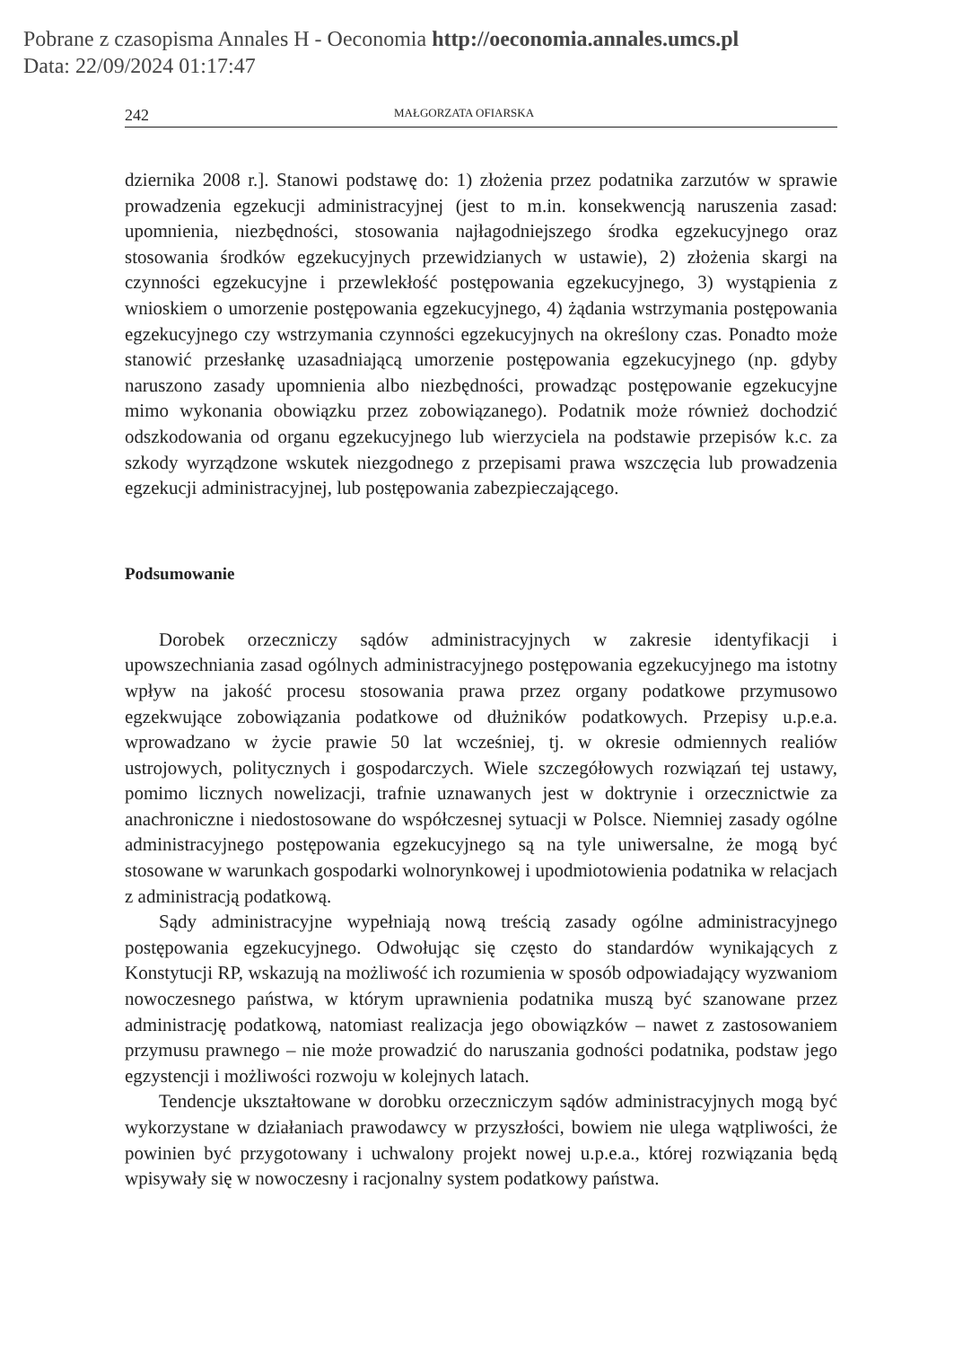Pobrane z czasopisma Annales H - Oeconomia http://oeconomia.annales.umcs.pl
Data: 22/09/2024 01:17:47
242 MAŁGORZATA OFIARSKA
dziernika 2008 r.]. Stanowi podstawę do: 1) złożenia przez podatnika zarzutów w sprawie prowadzenia egzekucji administracyjnej (jest to m.in. konsekwencją naruszenia zasad: upomnienia, niezbędności, stosowania najłagodniejszego środka egzekucyjnego oraz stosowania środków egzekucyjnych przewidzianych w ustawie), 2) złożenia skargi na czynności egzekucyjne i przewlekłość postępowania egzekucyjnego, 3) wystąpienia z wnioskiem o umorzenie postępowania egzekucyjnego, 4) żądania wstrzymania postępowania egzekucyjnego czy wstrzymania czynności egzekucyjnych na określony czas. Ponadto może stanowić przesłankę uzasadniającą umorzenie postępowania egzekucyjnego (np. gdyby naruszono zasady upomnienia albo niezbędności, prowadząc postępowanie egzekucyjne mimo wykonania obowiązku przez zobowiązanego). Podatnik może również dochodzić odszkodowania od organu egzekucyjnego lub wierzyciela na podstawie przepisów k.c. za szkody wyrządzone wskutek niezgodnego z przepisami prawa wszczęcia lub prowadzenia egzekucji administracyjnej, lub postępowania zabezpieczającego.
Podsumowanie
Dorobek orzeczniczy sądów administracyjnych w zakresie identyfikacji i upowszechniania zasad ogólnych administracyjnego postępowania egzekucyjnego ma istotny wpływ na jakość procesu stosowania prawa przez organy podatkowe przymusowo egzekwujące zobowiązania podatkowe od dłużników podatkowych. Przepisy u.p.e.a. wprowadzano w życie prawie 50 lat wcześniej, tj. w okresie odmiennych realiów ustrojowych, politycznych i gospodarczych. Wiele szczegółowych rozwiązań tej ustawy, pomimo licznych nowelizacji, trafnie uznawanych jest w doktrynie i orzecznictwie za anachroniczne i niedostosowane do współczesnej sytuacji w Polsce. Niemniej zasady ogólne administracyjnego postępowania egzekucyjnego są na tyle uniwersalne, że mogą być stosowane w warunkach gospodarki wolnorynkowej i upodmiotowienia podatnika w relacjach z administracją podatkową.
Sądy administracyjne wypełniają nową treścią zasady ogólne administracyjnego postępowania egzekucyjnego. Odwołując się często do standardów wynikających z Konstytucji RP, wskazują na możliwość ich rozumienia w sposób odpowiadający wyzwaniom nowoczesnego państwa, w którym uprawnienia podatnika muszą być szanowane przez administrację podatkową, natomiast realizacja jego obowiązków – nawet z zastosowaniem przymusu prawnego – nie może prowadzić do naruszania godności podatnika, podstaw jego egzystencji i możliwości rozwoju w kolejnych latach.
Tendencje ukształtowane w dorobku orzeczniczym sądów administracyjnych mogą być wykorzystane w działaniach prawodawcy w przyszłości, bowiem nie ulega wątpliwości, że powinien być przygotowany i uchwalony projekt nowej u.p.e.a., której rozwiązania będą wpisywały się w nowoczesny i racjonalny system podatkowy państwa.